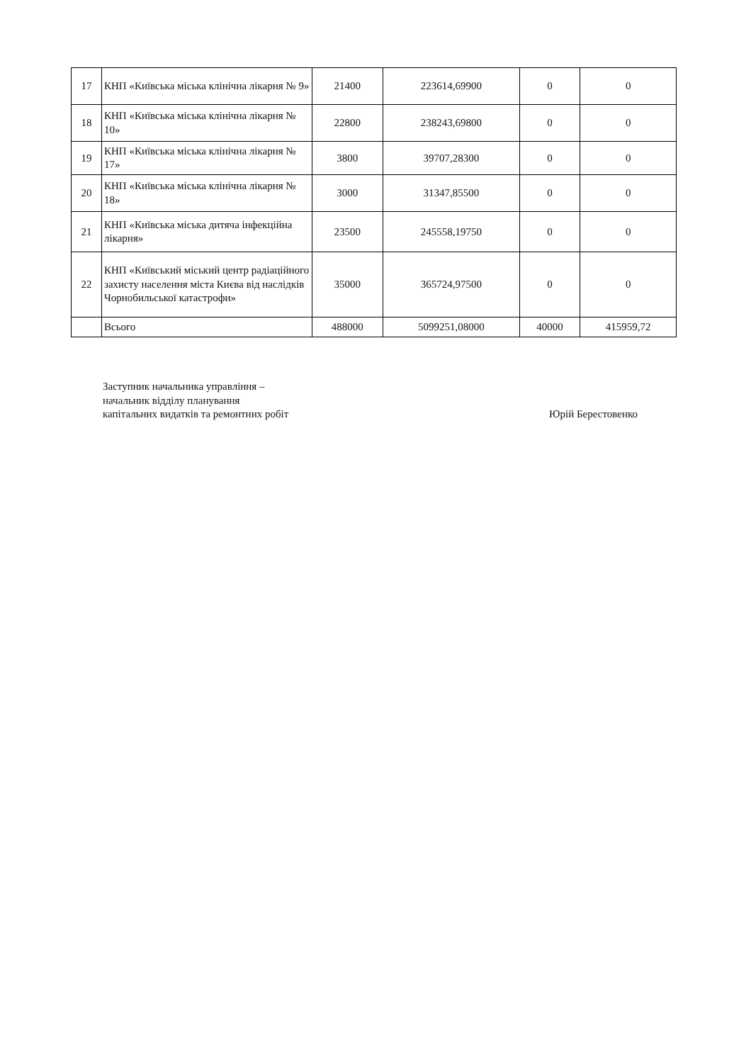| 17 | КНП «Київська міська клінічна лікарня № 9» | 21400 | 223614,69900 | 0 | 0 |
| 18 | КНП «Київська міська клінічна лікарня № 10» | 22800 | 238243,69800 | 0 | 0 |
| 19 | КНП «Київська міська клінічна лікарня № 17» | 3800 | 39707,28300 | 0 | 0 |
| 20 | КНП «Київська міська клінічна лікарня № 18» | 3000 | 31347,85500 | 0 | 0 |
| 21 | КНП «Київська міська дитяча інфекційна лікарня» | 23500 | 245558,19750 | 0 | 0 |
| 22 | КНП «Київський міський центр радіаційного захисту населення міста Києва від наслідків Чорнобильської катастрофи» | 35000 | 365724,97500 | 0 | 0 |
| | Всього | 488000 | 5099251,08000 | 40000 | 415959,72 |
Заступник начальника управління –
начальник відділу планування
капітальних видатків та ремонтних робіт
Юрій Берестовенко